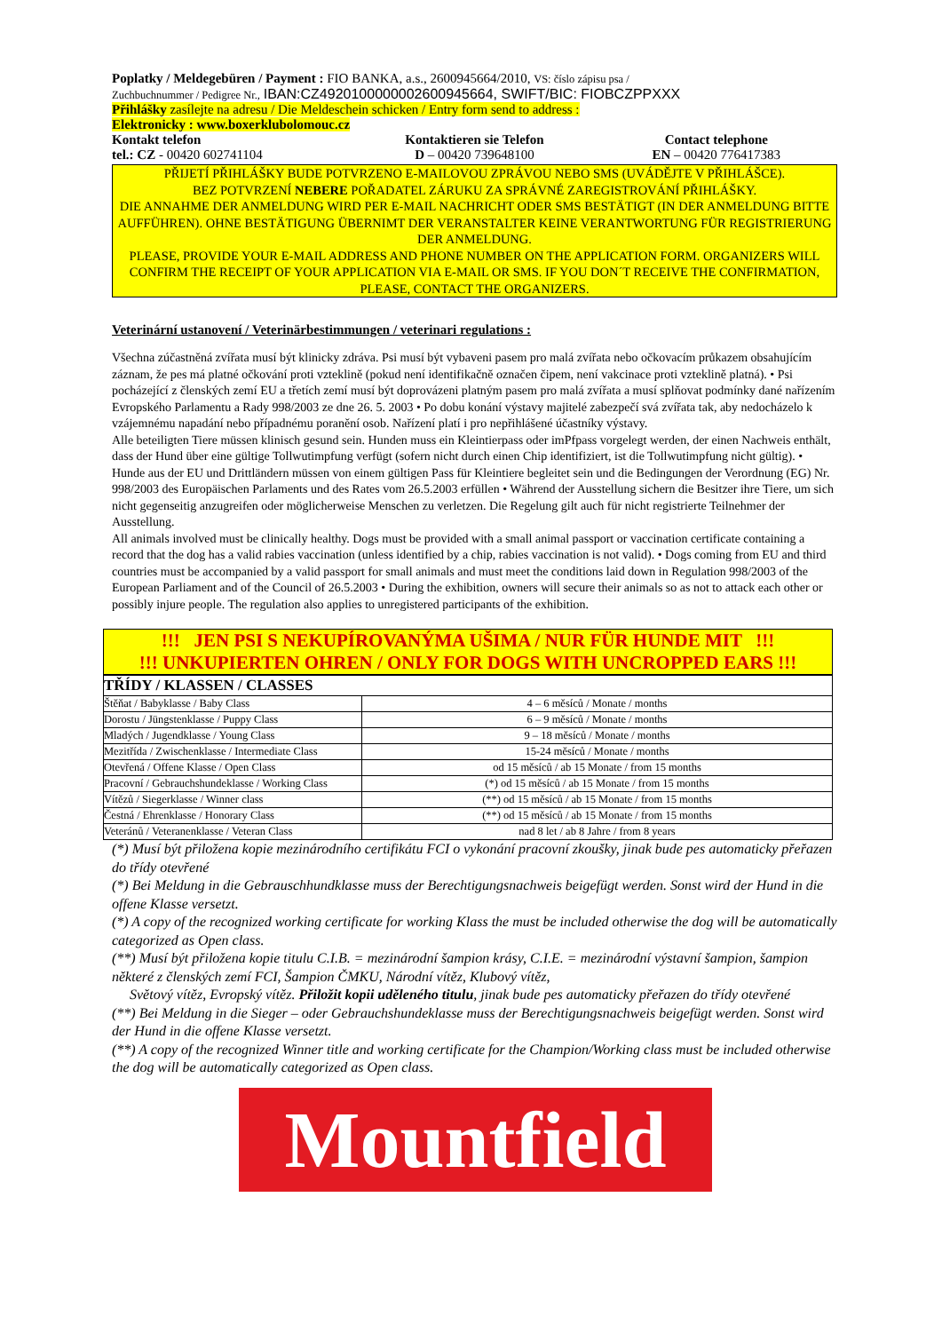Poplatky / Meldegebüren / Payment : FIO BANKA, a.s., 2600945664/2010, VS: číslo zápisu psa /
Zuchbuchnummer / Pedigree Nr., IBAN:CZ4920100000002600945664, SWIFT/BIC: FIOBCZPPXXX
Přihlášky zasílejte na adresu / Die Meldeschein schicken / Entry form send to address :
Elektronicky : www.boxerklubolomouc.cz
Kontakt telefon Kontaktieren sie Telefon Contact telephone
tel.: CZ - 00420 602741104 D – 00420 739648100 EN – 00420 776417383
PŘIJETÍ PŘIHLÁŠKY BUDE POTVRZENO E-MAILOVOU ZPRÁVOU NEBO SMS (UVÁDĚJTE V PŘIHLÁŠCE).
BEZ POTVRZENÍ NEBERE POŘADATEL ZÁRUKU ZA SPRÁVNÉ ZAREGISTROVÁNÍ PŘIHLÁŠKY.
DIE ANNAHME DER ANMELDUNG WIRD PER E-MAIL NACHRICHT ODER SMS BESTÄTIGT (IN DER ANMELDUNG BITTE AUFFÜHREN). OHNE BESTÄTIGUNG ÜBERNIMT DER VERANSTALTER KEINE VERANTWORTUNG FÜR REGISTRIERUNG DER ANMELDUNG.
PLEASE, PROVIDE YOUR E-MAIL ADDRESS AND PHONE NUMBER ON THE APPLICATION FORM. ORGANIZERS WILL CONFIRM THE RECEIPT OF YOUR APPLICATION VIA E-MAIL OR SMS. IF YOU DON´T RECEIVE THE CONFIRMATION, PLEASE, CONTACT THE ORGANIZERS.
Veterinární ustanovení / Veterinärbestimmungen / veterinari regulations :
Všechna zúčastněná zvířata musí být klinicky zdráva. Psi musí být vybaveni pasem pro malá zvířata nebo očkovacím průkazem obsahujícím záznam, že pes má platné očkování proti vzteklině (pokud není identifikačně označen čipem, není vakcinace proti vzteklině platná). • Psi pocházející z členských zemí EU a třetích zemí musí být doprovázeni platným pasem pro malá zvířata a musí splňovat podmínky dané nařízením Evropského Parlamentu a Rady 998/2003 ze dne 26. 5. 2003 • Po dobu konání výstavy majitelé zabezpečí svá zvířata tak, aby nedocházelo k vzájemnému napadání nebo případnému poranění osob. Nařízení platí i pro nepřihlášené účastníky výstavy.
Alle beteiligten Tiere müssen klinisch gesund sein. Hunden muss ein Kleintierpass oder imPfpass vorgelegt werden, der einen Nachweis enthält, dass der Hund über eine gültige Tollwutimpfung verfügt (sofern nicht durch einen Chip identifiziert, ist die Tollwutimpfung nicht gültig). • Hunde aus der EU und Drittländern müssen von einem gültigen Pass für Kleintiere begleitet sein und die Bedingungen der Verordnung (EG) Nr. 998/2003 des Europäischen Parlaments und des Rates vom 26.5.2003 erfüllen • Während der Ausstellung sichern die Besitzer ihre Tiere, um sich nicht gegenseitig anzugreifen oder möglicherweise Menschen zu verletzen. Die Regelung gilt auch für nicht registrierte Teilnehmer der Ausstellung.
All animals involved must be clinically healthy. Dogs must be provided with a small animal passport or vaccination certificate containing a record that the dog has a valid rabies vaccination (unless identified by a chip, rabies vaccination is not valid). • Dogs coming from EU and third countries must be accompanied by a valid passport for small animals and must meet the conditions laid down in Regulation 998/2003 of the European Parliament and of the Council of 26.5.2003 • During the exhibition, owners will secure their animals so as not to attack each other or possibly injure people. The regulation also applies to unregistered participants of the exhibition.
!!! JEN PSI S NEKUPÍROVANÝMA UŠIMA / NUR FÜR HUNDE MIT !!!
!!! UNKUPIERTEN OHREN / ONLY FOR DOGS WITH UNCROPPED EARS !!!
| TŘÍDY / KLASSEN / CLASSES | |
| --- | --- |
| Štěňat / Babyklasse / Baby Class | 4 – 6 měsíců / Monate / months |
| Dorostu / Jüngstenklasse / Puppy Class | 6 – 9 měsíců / Monate / months |
| Mladých / Jugendklasse / Young Class | 9 – 18 měsíců / Monate / months |
| Mezitřída / Zwischenklasse / Intermediate Class | 15-24 měsíců / Monate / months |
| Otevřená / Offene Klasse / Open Class | od 15 měsíců / ab 15 Monate / from 15 months |
| Pracovní / Gebrauchshundeklasse / Working Class | (*) od 15 měsíců / ab 15 Monate / from 15 months |
| Vítězů / Siegerklasse / Winner class | (**) od 15 měsíců / ab 15 Monate / from 15 months |
| Čestná / Ehrenklasse / Honorary Class | (**) od 15 měsíců / ab 15 Monate / from 15 months |
| Veteránů / Veteranenklasse / Veteran Class | nad 8 let / ab 8 Jahre / from 8 years |
(*) Musí být přiložena kopie mezinárodního certifikátu FCI o vykonání pracovní zkoušky, jinak bude pes automaticky přeřazen do třídy otevřené
(*) Bei Meldung in die Gebrauschhundklasse muss der Berechtigungsnachweis beigefügt werden. Sonst wird der Hund in die offene Klasse versetzt.
(*) A copy of the recognized working certificate for working Klass the must be included otherwise the dog will be automatically categorized as Open class.
(**) Musí být přiložena kopie titulu C.I.B. = mezinárodní šampion krásy, C.I.E. = mezinárodní výstavní šampion, šampion některé z členských zemí FCI, Šampion ČMKU, Národní vítěz, Klubový vítěz,
Světový vítěz, Evropský vítěz. Přiložit kopii uděleného titulu, jinak bude pes automaticky přeřazen do třídy otevřené
(**) Bei Meldung in die Sieger – oder Gebrauchshundeklasse muss der Berechtigungsnachweis beigefügt werden. Sonst wird der Hund in die offene Klasse versetzt.
(**) A copy of the recognized Winner title and working certificate for the Champion/Working class must be included otherwise the dog will be automatically categorized as Open class.
Mountfield